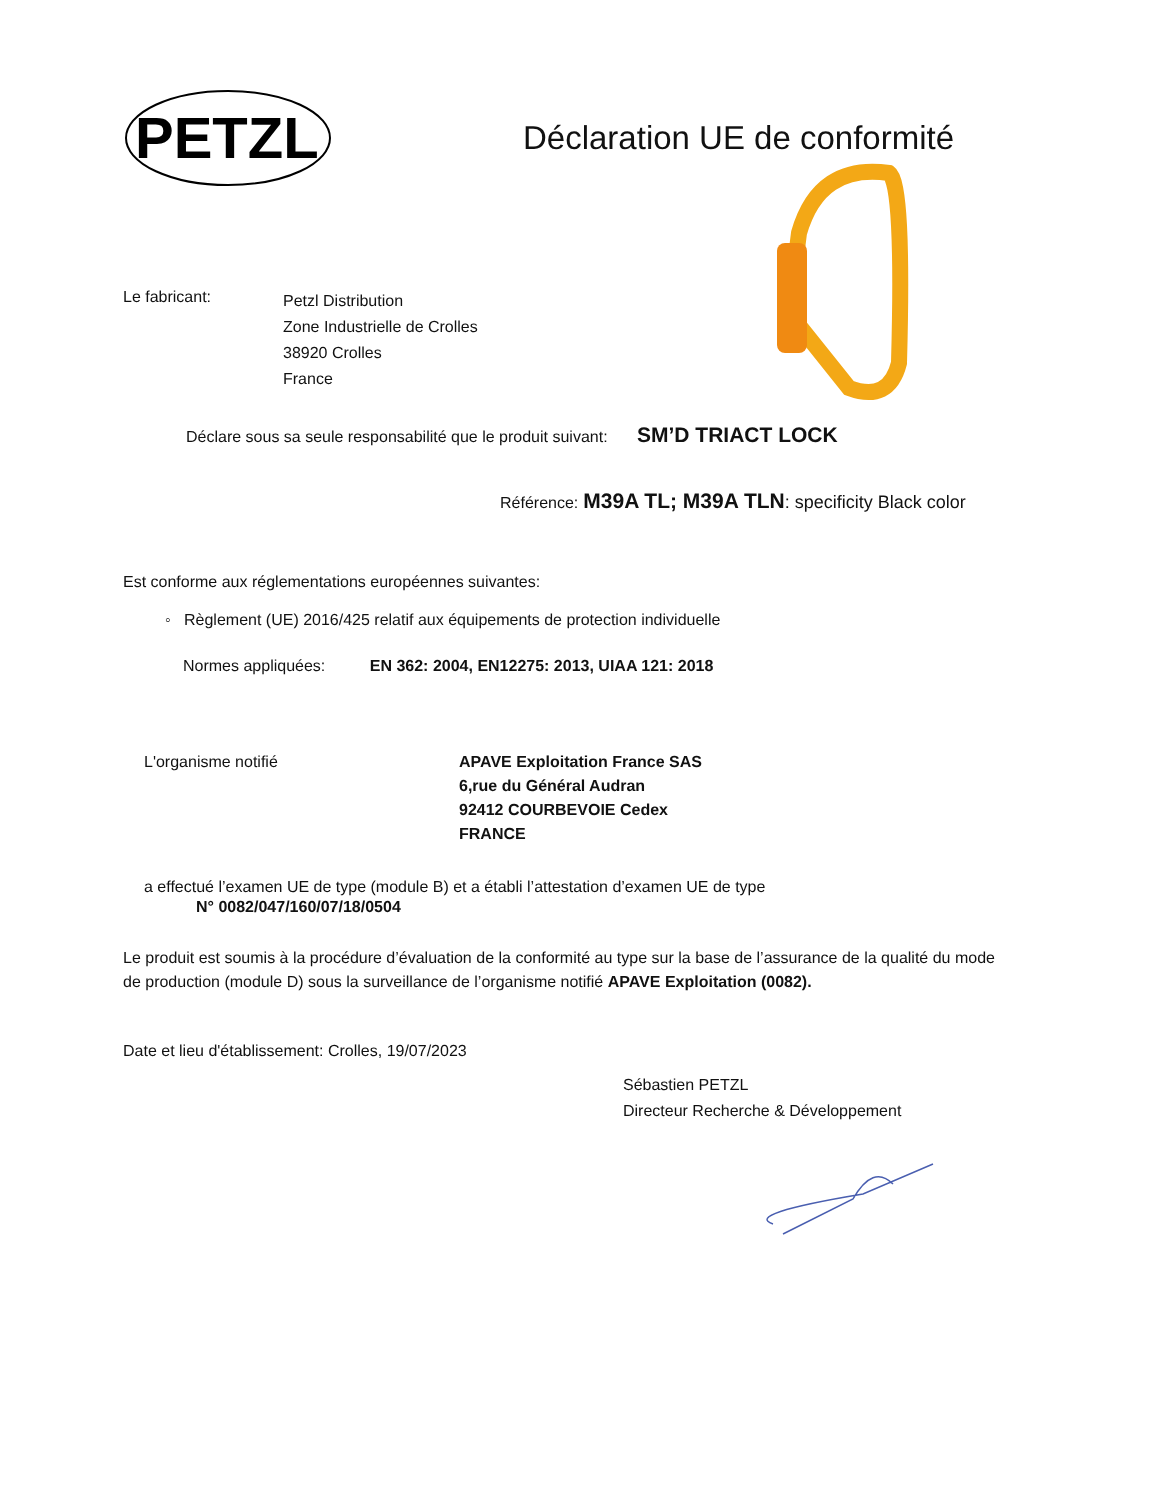PETZL
Déclaration UE de conformité
Le fabricant:
Petzl Distribution
Zone Industrielle de Crolles
38920 Crolles
France
Déclare sous sa seule responsabilité que le produit suivant: SM’D TRIACT LOCK
Référence: M39A TL; M39A TLN: specificity Black color
Est conforme aux réglementations européennes suivantes:
◦ Règlement (UE) 2016/425 relatif aux équipements de protection individuelle
Normes appliquées: EN 362: 2004, EN12275: 2013, UIAA 121: 2018
L'organisme notifié APAVE Exploitation France SAS
6,rue du Général Audran
92412 COURBEVOIE Cedex
FRANCE
a effectué l’examen UE de type (module B) et a établi l’attestation d’examen UE de type
N° 0082/047/160/07/18/0504
Le produit est soumis à la procédure d’évaluation de la conformité au type sur la base de l’assurance de la qualité du mode de production (module D) sous la surveillance de l’organisme notifié APAVE Exploitation (0082).
Date et lieu d'établissement: Crolles, 19/07/2023
Sébastien PETZL
Directeur Recherche & Développement